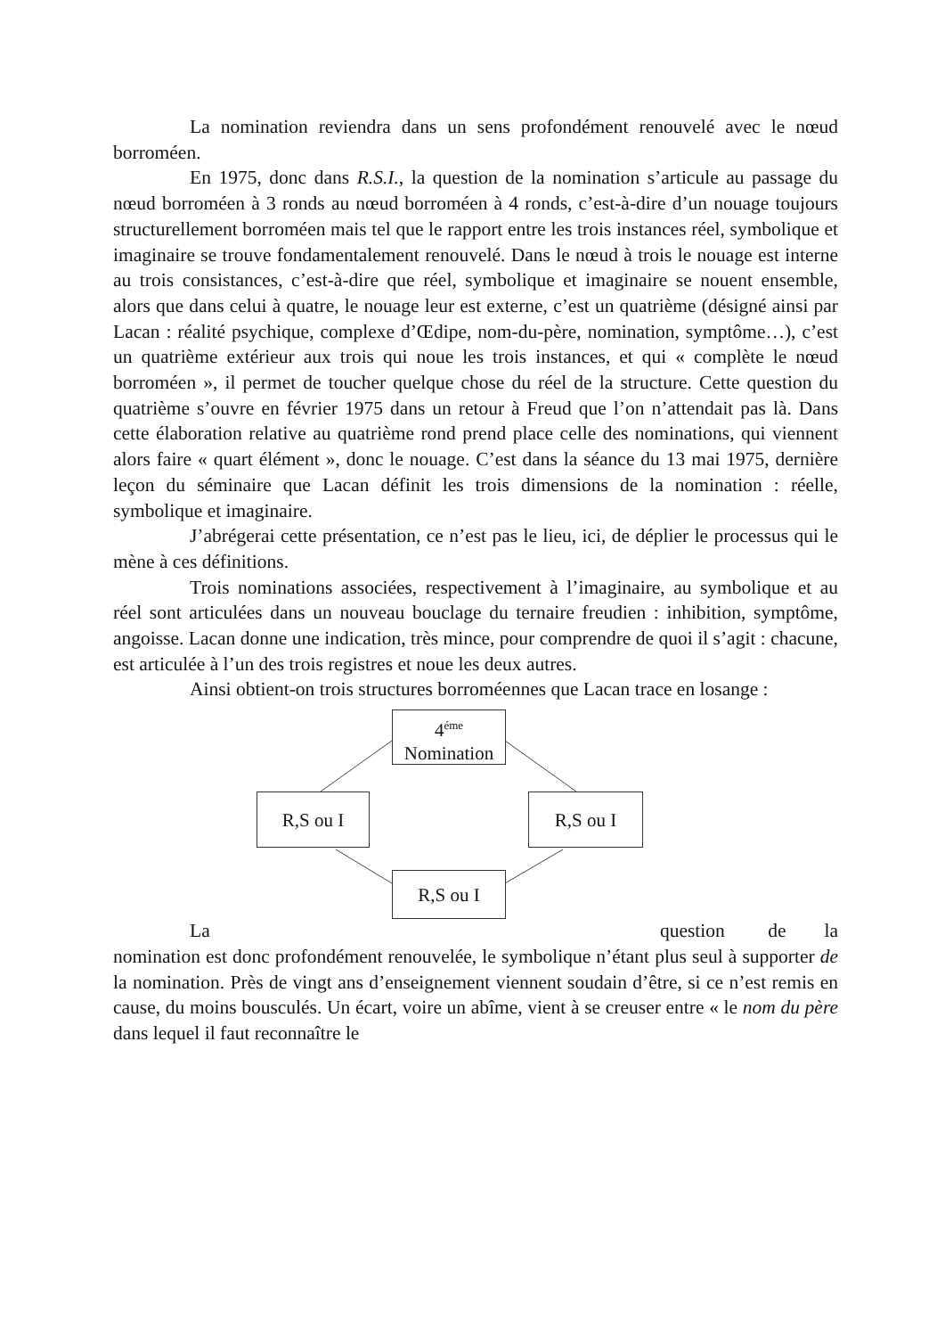La nomination reviendra dans un sens profondément renouvelé avec le nœud borroméen.
En 1975, donc dans R.S.I., la question de la nomination s’articule au passage du nœud borroméen à 3 ronds au nœud borroméen à 4 ronds, c’est-à-dire d’un nouage toujours structurellement borroméen mais tel que le rapport entre les trois instances réel, symbolique et imaginaire se trouve fondamentalement renouvelé. Dans le nœud à trois le nouage est interne au trois consistances, c’est-à-dire que réel, symbolique et imaginaire se nouent ensemble, alors que dans celui à quatre, le nouage leur est externe, c’est un quatrième (désigné ainsi par Lacan : réalité psychique, complexe d’Œdipe, nom-du-père, nomination, symptôme…), c’est un quatrième extérieur aux trois qui noue les trois instances, et qui « complète le nœud borroméen », il permet de toucher quelque chose du réel de la structure. Cette question du quatrième s’ouvre en février 1975 dans un retour à Freud que l’on n’attendait pas là. Dans cette élaboration relative au quatrième rond prend place celle des nominations, qui viennent alors faire « quart élément », donc le nouage. C’est dans la séance du 13 mai 1975, dernière leçon du séminaire que Lacan définit les trois dimensions de la nomination : réelle, symbolique et imaginaire.
J’abrégerai cette présentation, ce n’est pas le lieu, ici, de déplier le processus qui le mène à ces définitions.
Trois nominations associées, respectivement à l’imaginaire, au symbolique et au réel sont articulées dans un nouveau bouclage du ternaire freudien : inhibition, symptôme, angoisse. Lacan donne une indication, très mince, pour comprendre de quoi il s’agit : chacune, est articulée à l’un des trois registres et noue les deux autres.
Ainsi obtient-on trois structures borroméennes que Lacan trace en losange :
4<sup>éme</sup>
Nomination
R,S ou I R,S ou I
R,S ou I
La question de la
nomination est donc profondément renouvelée, le symbolique n’étant plus seul à supporter de la nomination. Près de vingt ans d’enseignement viennent soudain d’être, si ce n’est remis en cause, du moins bousculés. Un écart, voire un abîme, vient à se creuser entre « le nom du père dans lequel il faut reconnaître le